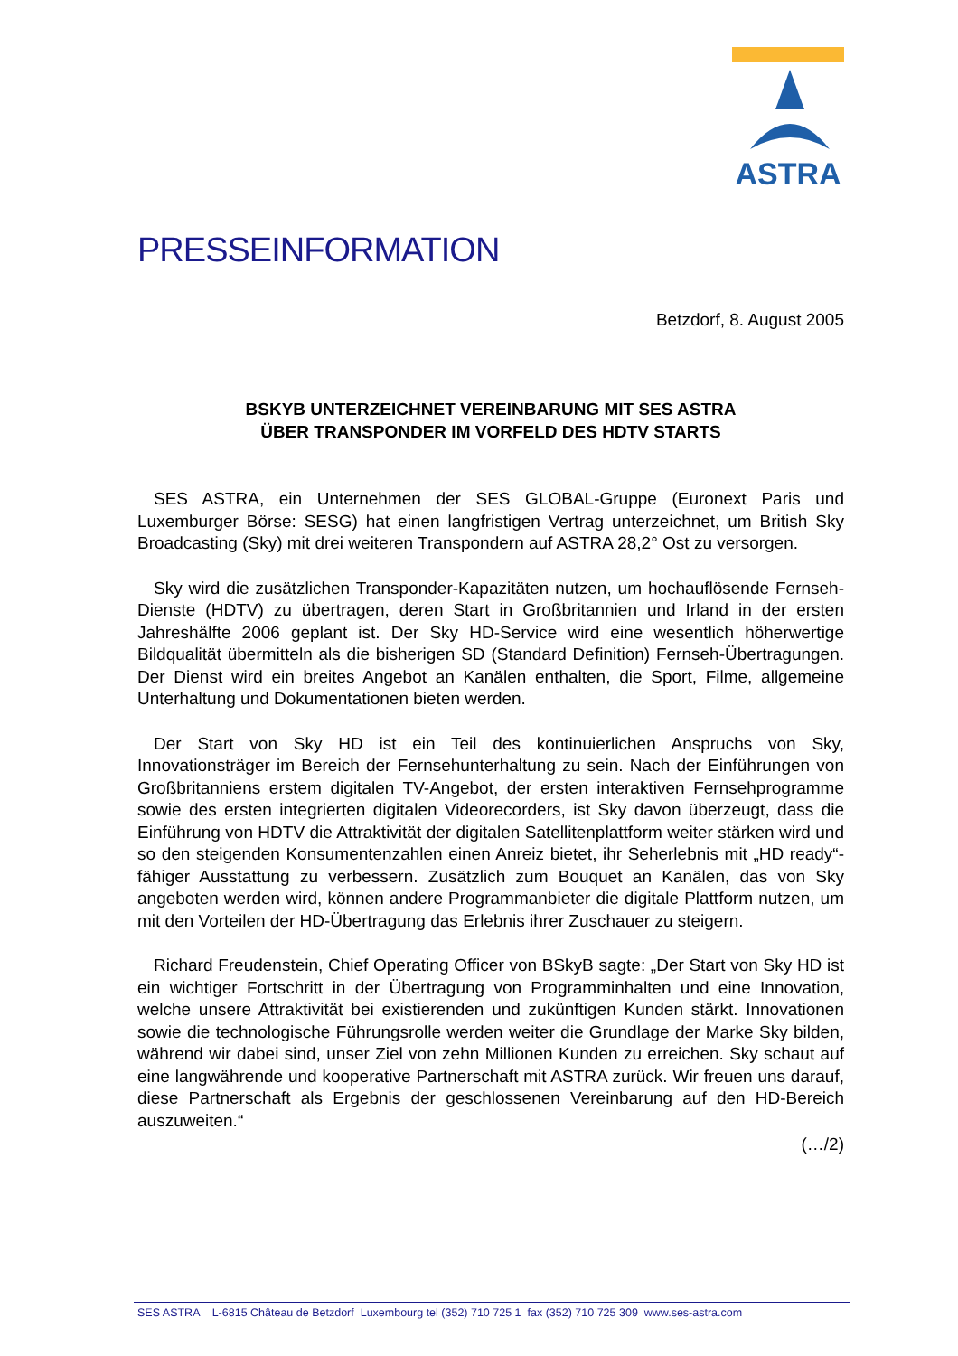ASTRA
PRESSEINFORMATION
Betzdorf, 8. August 2005
BSKYB UNTERZEICHNET VEREINBARUNG MIT SES ASTRA
ÜBER TRANSPONDER IM VORFELD DES HDTV STARTS
SES ASTRA, ein Unternehmen der SES GLOBAL-Gruppe (Euronext Paris und Luxemburger Börse: SESG) hat einen langfristigen Vertrag unterzeichnet, um British Sky Broadcasting (Sky) mit drei weiteren Transpondern auf ASTRA 28,2° Ost zu versorgen.
Sky wird die zusätzlichen Transponder-Kapazitäten nutzen, um hochauflösende Fernseh-Dienste (HDTV) zu übertragen, deren Start in Großbritannien und Irland in der ersten Jahreshälfte 2006 geplant ist. Der Sky HD-Service wird eine wesentlich höherwertige Bildqualität übermitteln als die bisherigen SD (Standard Definition) Fernseh-Übertragungen. Der Dienst wird ein breites Angebot an Kanälen enthalten, die Sport, Filme, allgemeine Unterhaltung und Dokumentationen bieten werden.
Der Start von Sky HD ist ein Teil des kontinuierlichen Anspruchs von Sky, Innovationsträger im Bereich der Fernsehunterhaltung zu sein. Nach der Einführungen von Großbritanniens erstem digitalen TV-Angebot, der ersten interaktiven Fernsehprogramme sowie des ersten integrierten digitalen Videorecorders, ist Sky davon überzeugt, dass die Einführung von HDTV die Attraktivität der digitalen Satellitenplattform weiter stärken wird und so den steigenden Konsumentenzahlen einen Anreiz bietet, ihr Seherlebnis mit „HD ready“-fähiger Ausstattung zu verbessern. Zusätzlich zum Bouquet an Kanälen, das von Sky angeboten werden wird, können andere Programmanbieter die digitale Plattform nutzen, um mit den Vorteilen der HD-Übertragung das Erlebnis ihrer Zuschauer zu steigern.
Richard Freudenstein, Chief Operating Officer von BSkyB sagte: „Der Start von Sky HD ist ein wichtiger Fortschritt in der Übertragung von Programminhalten und eine Innovation, welche unsere Attraktivität bei existierenden und zukünftigen Kunden stärkt. Innovationen sowie die technologische Führungsrolle werden weiter die Grundlage der Marke Sky bilden, während wir dabei sind, unser Ziel von zehn Millionen Kunden zu erreichen. Sky schaut auf eine langwährende und kooperative Partnerschaft mit ASTRA zurück. Wir freuen uns darauf, diese Partnerschaft als Ergebnis der geschlossenen Vereinbarung auf den HD-Bereich auszuweiten.“
(…/2)
SES ASTRA L-6815 Château de Betzdorf Luxembourg tel (352) 710 725 1 fax (352) 710 725 309 www.ses-astra.com